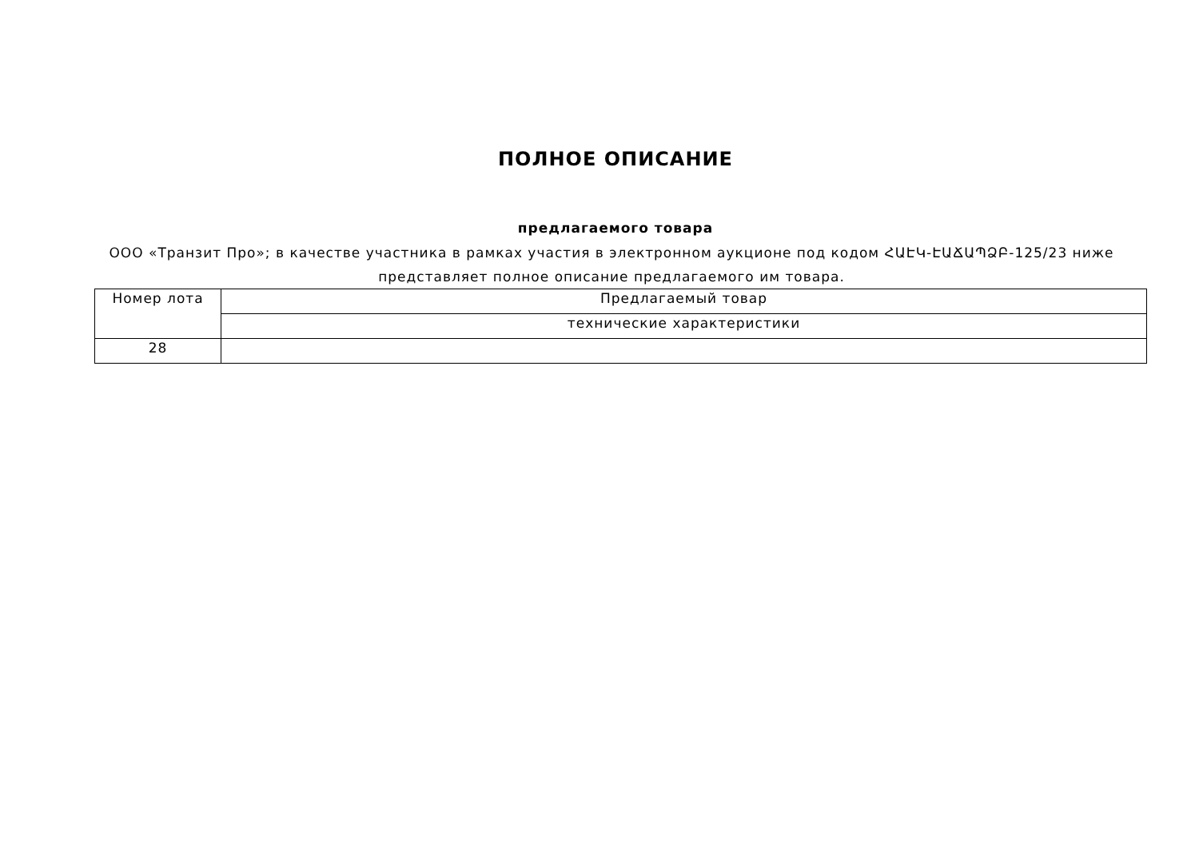ПОЛНОЕ ОПИСАНИЕ
предлагаемого товара
ООО «Транзит Про»; в качестве участника в рамках участия в электронном аукционе под кодом ՀԱԷԿ-ԷԱՃԱՊՁԲ-125/23 ниже представляет полное описание предлагаемого им товара.
| Номер лота | Предлагаемый товар |
| | технические характеристики |
| 28 | |